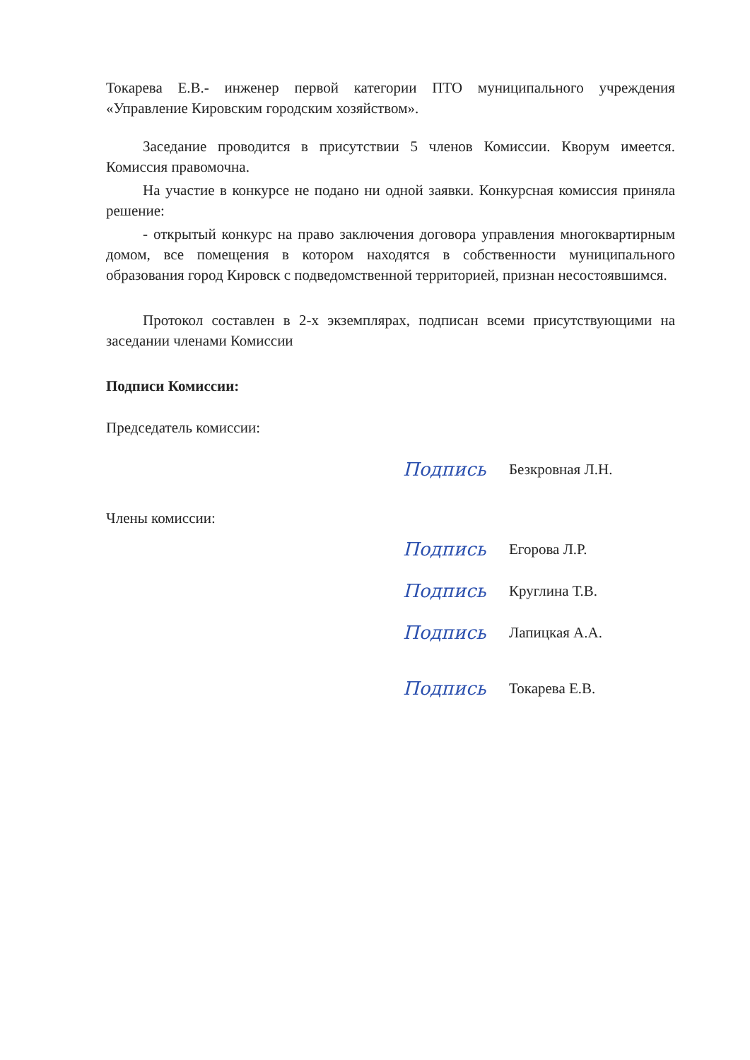Токарева Е.В.- инженер первой категории ПТО муниципального учреждения «Управление Кировским городским хозяйством».
Заседание проводится в присутствии 5 членов Комиссии. Кворум имеется. Комиссия правомочна.
На участие в конкурсе не подано ни одной заявки. Конкурсная комиссия приняла решение:
- открытый конкурс на право заключения договора управления многоквартирным домом, все помещения в котором находятся в собственности муниципального образования город Кировск с подведомственной территорией, признан несостоявшимся.
Протокол составлен в 2-х экземплярах, подписан всеми присутствующими на заседании членами Комиссии
Подписи Комиссии:
Председатель комиссии:
Подпись
Безкровная Л.Н.
Члены комиссии:
Подпись
Егорова Л.Р.
Подпись
Круглина Т.В.
Подпись
Лапицкая А.А.
Подпись
Токарева Е.В.